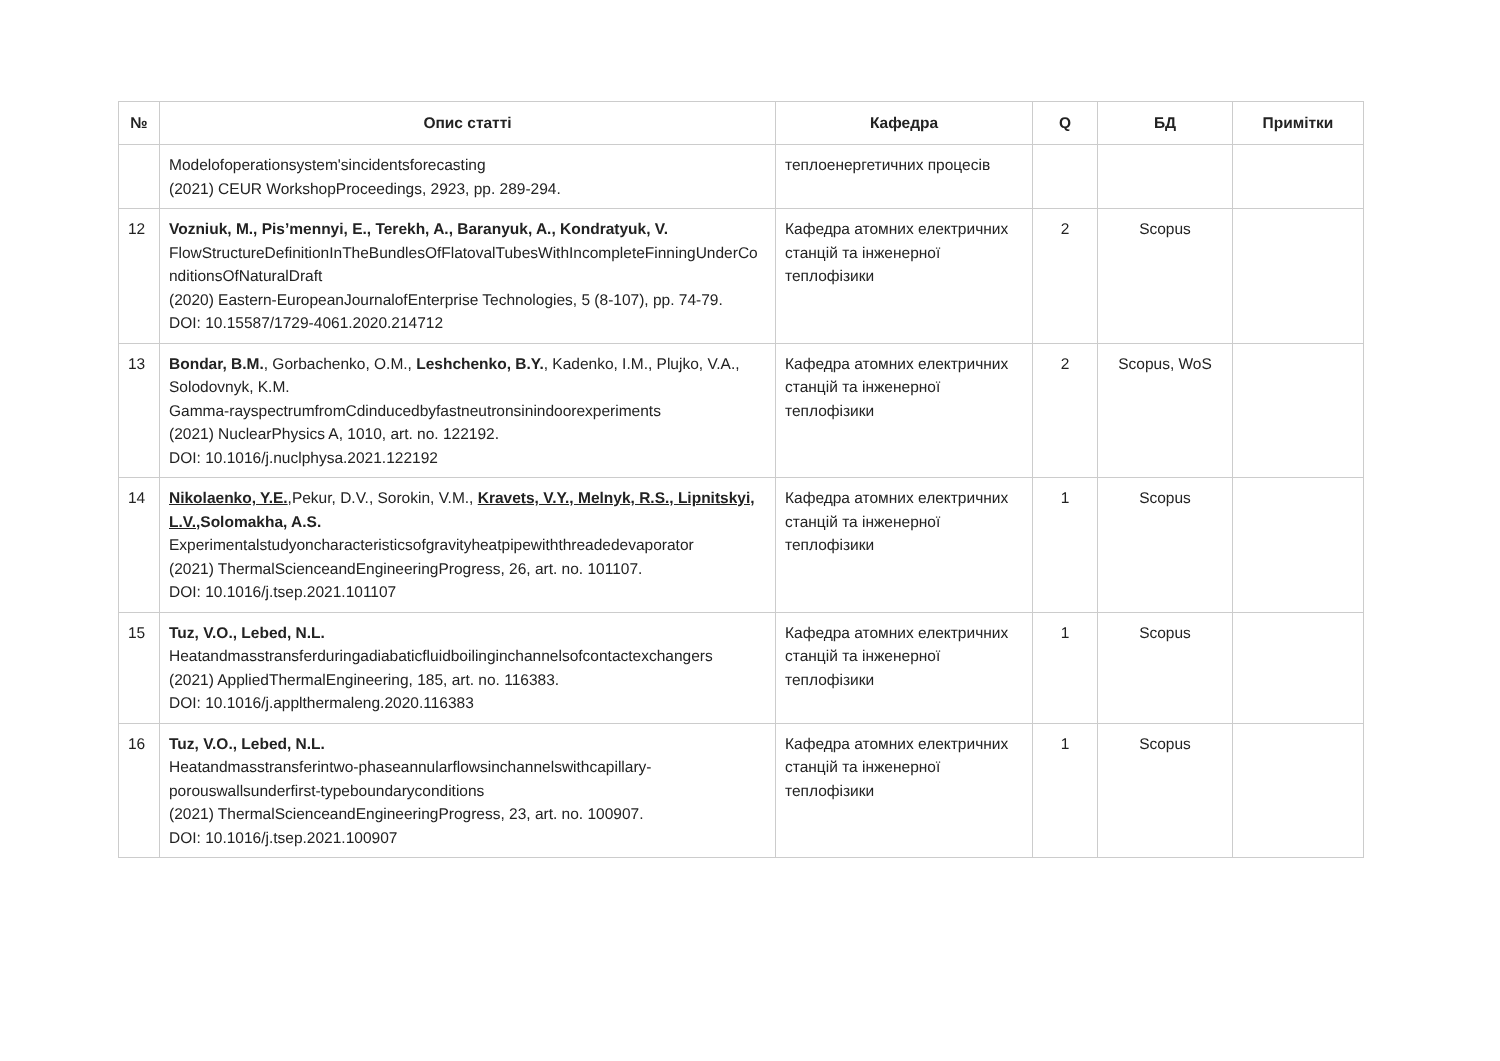| № | Опис статті | Кафедра | Q | БД | Примітки |
| --- | --- | --- | --- | --- | --- |
| | Modelofoperationsystem'sincidentsforecasting (2021) CEUR WorkshopProceedings, 2923, pp. 289-294. | теплоенергетичних процесів | | | |
| 12 | Vozniuk, M., Pis’mennyi, E., Terekh, A., Baranyuk, A., Kondratyuk, V. FlowStructureDefinitionInTheBundlesOfFlatovalTubesWithIncompleteFinningUnderConditionsOfNaturalDraft (2020) Eastern-EuropeanJournalofEnterprise Technologies, 5 (8-107), pp. 74-79. DOI: 10.15587/1729-4061.2020.214712 | Кафедра атомних електричних станцій та інженерної теплофізики | 2 | Scopus | |
| 13 | Bondar, B.M. , Gorbachenko, O.M., Leshchenko, B.Y. , Kadenko, I.M., Plujko, V.A., Solodovnyk, K.M. Gamma-rayspectrumfromCdinducedbyfastneutronsinindoorexperiments (2021) NuclearPhysics A, 1010, art. no. 122192. DOI: 10.1016/j.nuclphysa.2021.122192 | Кафедра атомних електричних станцій та інженерної теплофізики | 2 | Scopus, WoS | |
| 14 | Nikolaenko, Y.E. ,Pekur, D.V., Sorokin, V.M., Kravets, V.Y., Melnyk, R.S., Lipnitskyi, L.V., Solomakha, A.S. Experimentalstudyoncharacteristicsofgravityheatpipewiththreadedevaporator (2021) ThermalScienceandEngineeringProgress, 26, art. no. 101107. DOI: 10.1016/j.tsep.2021.101107 | Кафедра атомних електричних станцій та інженерної теплофізики | 1 | Scopus | |
| 15 | Tuz, V.O., Lebed, N.L. Heatandmasstransferduringadiabaticfluidboilinginchannelsofcontactexchangers (2021) AppliedThermalEngineering, 185, art. no. 116383. DOI: 10.1016/j.applthermaleng.2020.116383 | Кафедра атомних електричних станцій та інженерної теплофізики | 1 | Scopus | |
| 16 | Tuz, V.O., Lebed, N.L. Heatandmasstransferintwo-phaseannularflowsinchannelswithcapillary-porouswallsunderfirst-typeboundaryconditions (2021) ThermalScienceandEngineeringProgress, 23, art. no. 100907. DOI: 10.1016/j.tsep.2021.100907 | Кафедра атомних електричних станцій та інженерної теплофізики | 1 | Scopus | |